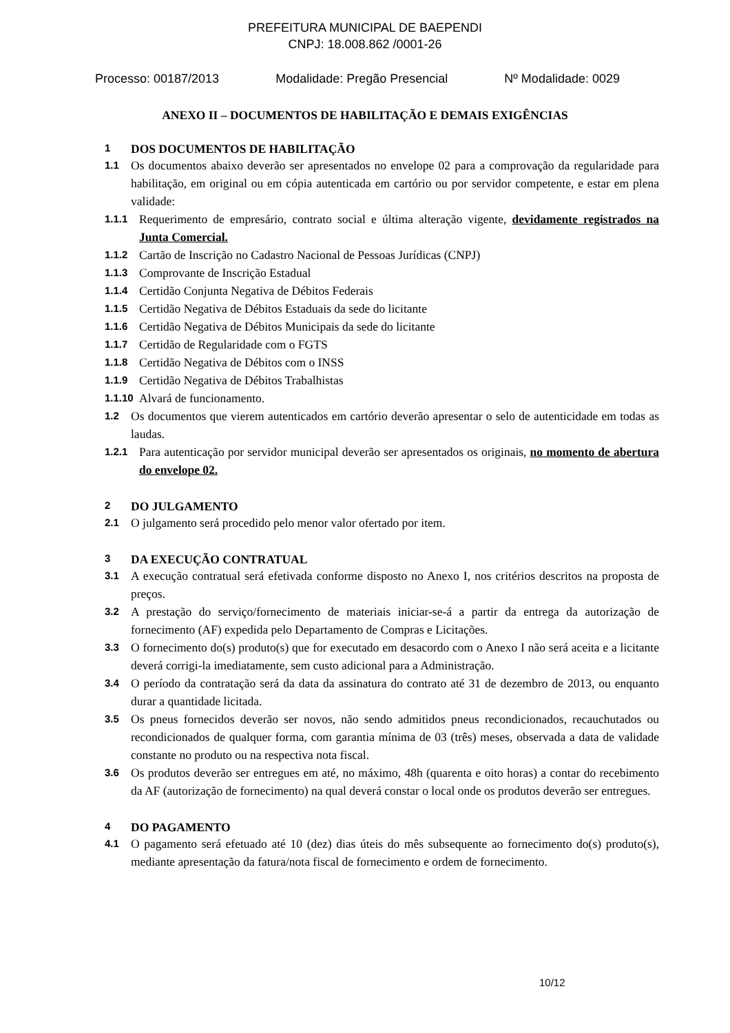PREFEITURA MUNICIPAL DE BAEPENDI
CNPJ: 18.008.862 /0001-26
Processo: 00187/2013 Modalidade: Pregão Presencial Nº Modalidade: 0029
ANEXO II – DOCUMENTOS DE HABILITAÇÃO E DEMAIS EXIGÊNCIAS
1 DOS DOCUMENTOS DE HABILITAÇÃO
1.1 Os documentos abaixo deverão ser apresentados no envelope 02 para a comprovação da regularidade para habilitação, em original ou em cópia autenticada em cartório ou por servidor competente, e estar em plena validade:
1.1.1 Requerimento de empresário, contrato social e última alteração vigente, devidamente registrados na Junta Comercial.
1.1.2 Cartão de Inscrição no Cadastro Nacional de Pessoas Jurídicas (CNPJ)
1.1.3 Comprovante de Inscrição Estadual
1.1.4 Certidão Conjunta Negativa de Débitos Federais
1.1.5 Certidão Negativa de Débitos Estaduais da sede do licitante
1.1.6 Certidão Negativa de Débitos Municipais da sede do licitante
1.1.7 Certidão de Regularidade com o FGTS
1.1.8 Certidão Negativa de Débitos com o INSS
1.1.9 Certidão Negativa de Débitos Trabalhistas
1.1.10 Alvará de funcionamento.
1.2 Os documentos que vierem autenticados em cartório deverão apresentar o selo de autenticidade em todas as laudas.
1.2.1 Para autenticação por servidor municipal deverão ser apresentados os originais, no momento de abertura do envelope 02.
2 DO JULGAMENTO
2.1 O julgamento será procedido pelo menor valor ofertado por item.
3 DA EXECUÇÃO CONTRATUAL
3.1 A execução contratual será efetivada conforme disposto no Anexo I, nos critérios descritos na proposta de preços.
3.2 A prestação do serviço/fornecimento de materiais iniciar-se-á a partir da entrega da autorização de fornecimento (AF) expedida pelo Departamento de Compras e Licitações.
3.3 O fornecimento do(s) produto(s) que for executado em desacordo com o Anexo I não será aceita e a licitante deverá corrigi-la imediatamente, sem custo adicional para a Administração.
3.4 O período da contratação será da data da assinatura do contrato até 31 de dezembro de 2013, ou enquanto durar a quantidade licitada.
3.5 Os pneus fornecidos deverão ser novos, não sendo admitidos pneus recondicionados, recauchutados ou recondicionados de qualquer forma, com garantia mínima de 03 (três) meses, observada a data de validade constante no produto ou na respectiva nota fiscal.
3.6 Os produtos deverão ser entregues em até, no máximo, 48h (quarenta e oito horas) a contar do recebimento da AF (autorização de fornecimento) na qual deverá constar o local onde os produtos deverão ser entregues.
4 DO PAGAMENTO
4.1 O pagamento será efetuado até 10 (dez) dias úteis do mês subsequente ao fornecimento do(s) produto(s), mediante apresentação da fatura/nota fiscal de fornecimento e ordem de fornecimento.
10/12